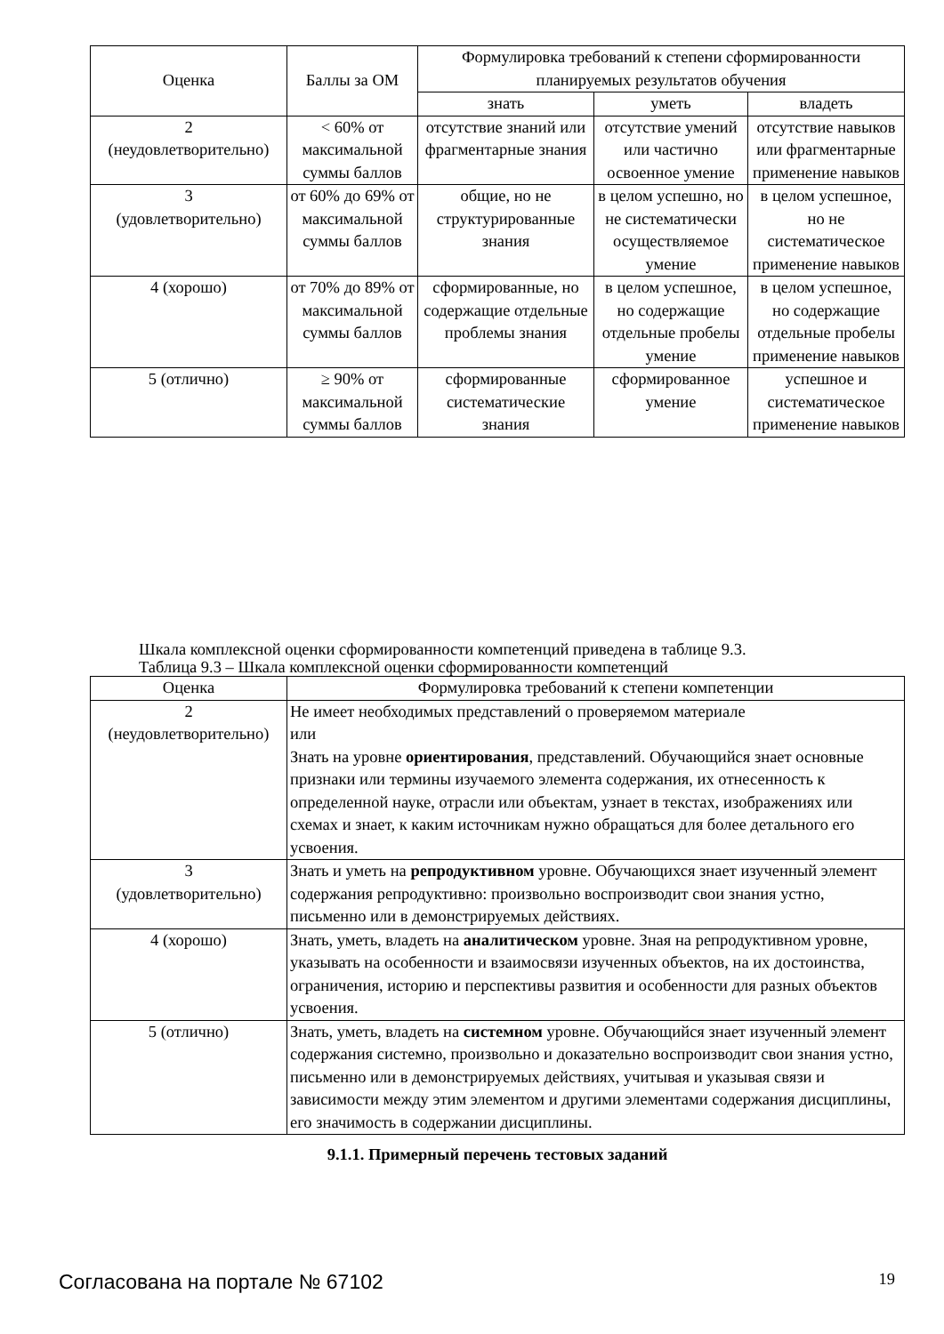| Оценка | Баллы за ОМ | Формулировка требований к степени сформированности планируемых результатов обучения | | |
| --- | --- | --- | --- | --- |
| | | знать | уметь | владеть |
| 2 (неудовлетворительно) | < 60% от максимальной суммы баллов | отсутствие знаний или фрагментарные знания | отсутствие умений или частично освоенное умение | отсутствие навыков или фрагментарные применение навыков |
| 3 (удовлетворительно) | от 60% до 69% от максимальной суммы баллов | общие, но не структурированные знания | в целом успешно, но не систематически осуществляемое умение | в целом успешное, но не систематическое применение навыков |
| 4 (хорошо) | от 70% до 89% от максимальной суммы баллов | сформированные, но содержащие отдельные проблемы знания | в целом успешное, но содержащие отдельные пробелы умение | в целом успешное, но содержащие отдельные пробелы применение навыков |
| 5 (отлично) | ≥ 90% от максимальной суммы баллов | сформированные систематические знания | сформированное умение | успешное и систематическое применение навыков |
Шкала комплексной оценки сформированности компетенций приведена в таблице 9.3.
Таблица 9.3 – Шкала комплексной оценки сформированности компетенций
| Оценка | Формулировка требований к степени компетенции |
| --- | --- |
| 2 (неудовлетворительно) | Не имеет необходимых представлений о проверяемом материале или Знать на уровне ориентирования , представлений. Обучающийся знает основные признаки или термины изучаемого элемента содержания, их отнесенность к определенной науке, отрасли или объектам, узнает в текстах, изображениях или схемах и знает, к каким источникам нужно обращаться для более детального его усвоения. |
| 3 (удовлетворительно) | Знать и уметь на репродуктивном уровне. Обучающихся знает изученный элемент содержания репродуктивно: произвольно воспроизводит свои знания устно, письменно или в демонстрируемых действиях. |
| 4 (хорошо) | Знать, уметь, владеть на аналитическом уровне. Зная на репродуктивном уровне, указывать на особенности и взаимосвязи изученных объектов, на их достоинства, ограничения, историю и перспективы развития и особенности для разных объектов усвоения. |
| 5 (отлично) | Знать, уметь, владеть на системном уровне. Обучающийся знает изученный элемент содержания системно, произвольно и доказательно воспроизводит свои знания устно, письменно или в демонстрируемых действиях, учитывая и указывая связи и зависимости между этим элементом и другими элементами содержания дисциплины, его значимость в содержании дисциплины. |
9.1.1. Примерный перечень тестовых заданий
Согласована на портале № 67102 19